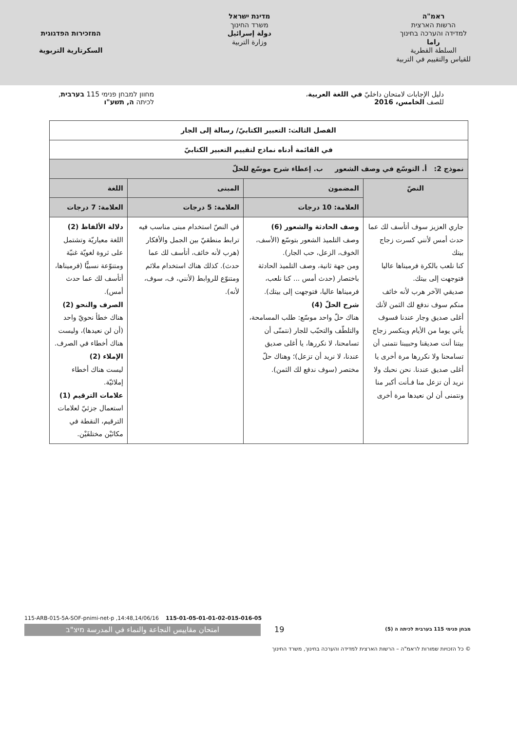ראמ"ה
הרשות הארצית
למדידה והערכה בחינוך
راما
السلطة القطرية
للقياس والتقييم في التربية
מדינת ישראל
משרד החינוך
دولة إسرائيل
وزارة التربية
המזכירות הפדגוגית
السكرتارية التربوية
دليل الإجابات لامتحان داخليّ في اللغة العربية،
للصف الخامس، 2016
מחוון למבחן פנימי 115 בערבית,
לכיתה ה, תשע"ו
| الفصل الثالث: التعبير الكتابيّ/ رسالة إلى الجار | | | |
| --- | --- | --- | --- |
| في القائمة أدناه نماذج لتقييم التعبير الكتابيّ | | | |
| نموذج 2: أ. التوسّع في وصف الشعور ب. إعطاء شرح موسّع للحلّ | | | |
| النصّ | المضمون | المبنى | اللغة |
| | العلامة: 10 درجات | العلامة: 5 درجات | العلامة: 7 درجات |
| جاري العزيز سوف أتأسف لك عما حدث أمس لأنني كسرت زجاج بيتك كنا نلعب بالكرة فرميناها عاليا فتوجهت إلى بيتك. صديقي الآخر هرب لأنه خائف منكم سوف ندفع لك الثمن لأنك أغلى صديق وجار عندنا فسوف يأتي يوما من الأيام وينكسر زجاج بيتنا أنت صديقنا وحبيبنا نتمنى أن تسامحنا ولا نكررها مرة أخرى يا أغلى صديق عندنا. نحن نحبك ولا نريد أن تزعل منا فـأنت أكبر منا ونتمنى أن لن نعيدها مرة أخرى | وصف الحادثة والشعور (6) وصف التلميذ الشعور بتوسّع (الأسف، الخوف، الزعل، حب الجار). ومن جهة ثانية، وصف التلميذ الحادثة باختصار (حدث أمس ... كنا نلعب، فرميناها عاليا، فتوجهت إلى بيتك). شرح الحلّ (4) هناك حلّ واحد موسّع: طلب المسامحة، والتلطّف والتحبّب للجار (نتمنّى أن تسامحنا، لا نكررها، يا أغلى صديق عندنا، لا نريد أن تزعل)؛ وهناك حلّ مختصر (سوف ندفع لك الثمن). | في النصّ استخدام مبنى مناسب فيه ترابط منطقيّ بين الجمل والأفكار (هرب لأنه خائف، أتأسف لك عما حدث). كذلك هناك استخدام ملائم ومتنوّع للروابط (لأنني، ف، سوف، لأنه). | دلالة الألفاظ (2) اللغة معياريّة وتشتمل على ثروة لغويّة غنيّة ومتنوّعة نسبيًّا (فرميناها، أتأسف لك عما حدث أمس). الصرف والنحو (2) هناك خطأ نحويّ واحد (أن لن نعيدها)، وليست هناك أخطاء في الصرف. الإملاء (2) ليست هناك أخطاء إملائيّة. علامات الترقيم (1) استعمال جزئيّ لعلامات الترقيم، النقطة في مكانَيْن مختلفَيْن. |
115-ARB-015-5A-SOF-pnimi-net-p ,14:48,14/06/16 115-01-05-01-01-02-015-016-05
امتحان مقاييس النجاعة والنماء في المدرسة מיצ"ב 19
מבחן פנימי 115 בערבית לכיתה ה (5)
© כל הזכויות שמורות לראמ"ה – הרשות הארצית למדידה והערכה בחינוך, משרד החינוך